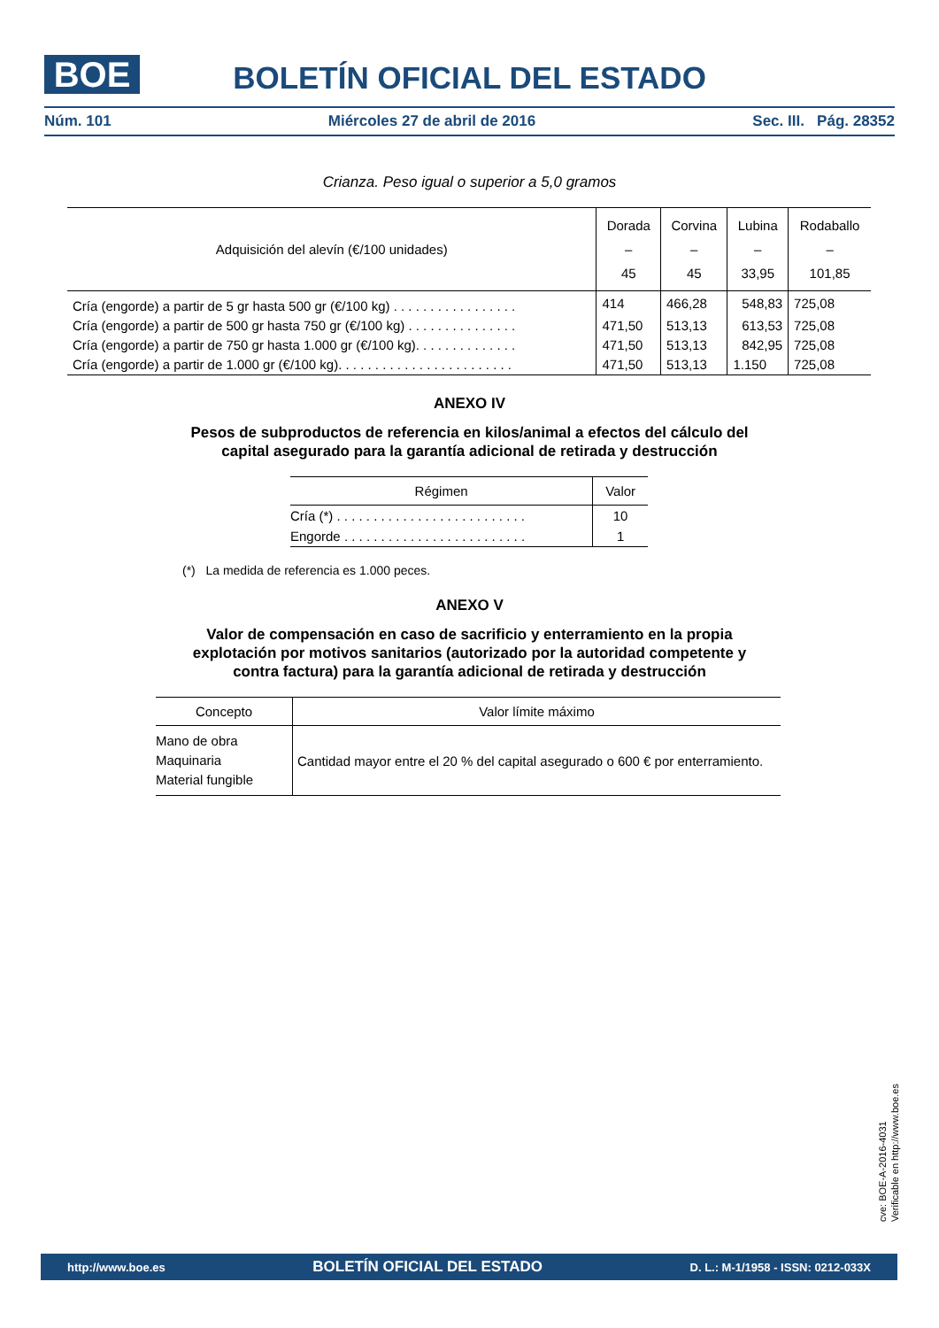BOE
BOLETÍN OFICIAL DEL ESTADO
Núm. 101 Miércoles 27 de abril de 2016 Sec. III. Pág. 28352
Crianza. Peso igual o superior a 5,0 gramos
| Adquisición del alevín (€/100 unidades) | Dorada – 45 | Corvina – 45 | Lubina – 33,95 | Rodaballo – 101,85 |
| --- | --- | --- | --- | --- |
| Cría (engorde) a partir de 5 gr hasta 500 gr (€/100 kg) . . . . . . . . . . . . . . . . . | 414 | 466,28 | 548,83 | 725,08 |
| Cría (engorde) a partir de 500 gr hasta 750 gr (€/100 kg) . . . . . . . . . . . . . . . | 471,50 | 513,13 | 613,53 | 725,08 |
| Cría (engorde) a partir de 750 gr hasta 1.000 gr (€/100 kg). . . . . . . . . . . . . . | 471,50 | 513,13 | 842,95 | 725,08 |
| Cría (engorde) a partir de 1.000 gr (€/100 kg). . . . . . . . . . . . . . . . . . . . . . . . | 471,50 | 513,13 | 1.150 | 725,08 |
ANEXO IV
Pesos de subproductos de referencia en kilos/animal a efectos del cálculo del
capital asegurado para la garantía adicional de retirada y destrucción
| Régimen | Valor |
| --- | --- |
| Cría (*) . . . . . . . . . . . . . . . . . . . . . . . . . . | 10 |
| Engorde . . . . . . . . . . . . . . . . . . . . . . . . . | 1 |
(*) La medida de referencia es 1.000 peces.
ANEXO V
Valor de compensación en caso de sacrificio y enterramiento en la propia
explotación por motivos sanitarios (autorizado por la autoridad competente y
contra factura) para la garantía adicional de retirada y destrucción
| Concepto | Valor límite máximo |
| --- | --- |
| Mano de obra Maquinaria Material fungible | Cantidad mayor entre el 20 % del capital asegurado o 600 € por enterramiento. |
cve: BOE-A-2016-4031
Verificable en http://www.boe.es
http://www.boe.es BOLETÍN OFICIAL DEL ESTADO D. L.: M-1/1958 - ISSN: 0212-033X